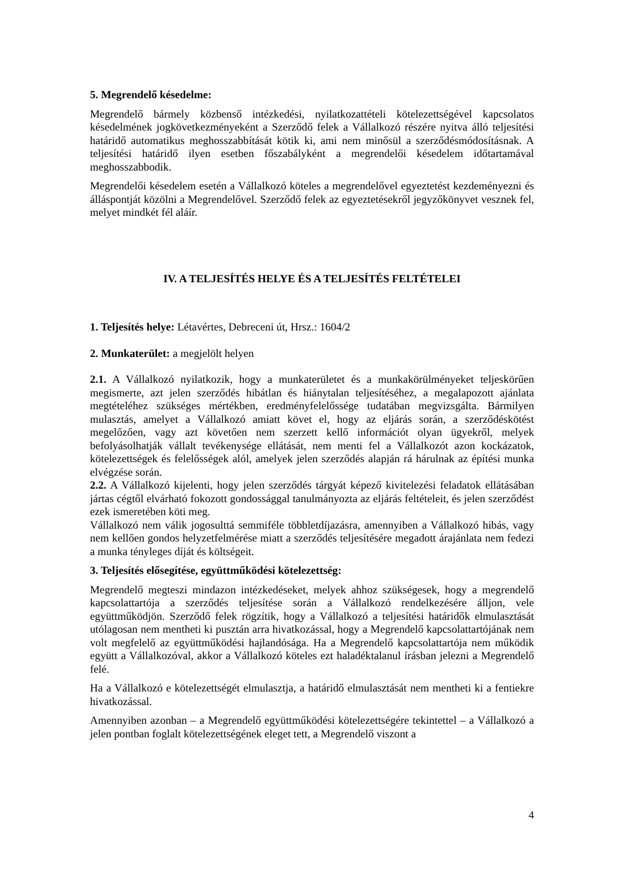5. Megrendelő késedelme:
Megrendelő bármely közbenső intézkedési, nyilatkozattételi kötelezettségével kapcsolatos késedelmének jogkövetkezményeként a Szerződő felek a Vállalkozó részére nyitva álló teljesítési határidő automatikus meghosszabbítását kötik ki, ami nem minősül a szerződésmódosításnak. A teljesítési határidő ilyen esetben főszabályként a megrendelői késedelem időtartamával meghosszabbodik.
Megrendelői késedelem esetén a Vállalkozó köteles a megrendelővel egyeztetést kezdeményezni és álláspontját közölni a Megrendelővel. Szerződő felek az egyeztetésekről jegyzőkönyvet vesznek fel, melyet mindkét fél aláír.
IV. A TELJESÍTÉS HELYE ÉS A TELJESÍTÉS FELTÉTELEI
1. Teljesítés helye: Létavértes, Debreceni út, Hrsz.: 1604/2
2. Munkaterület: a megjelölt helyen
2.1. A Vállalkozó nyilatkozik, hogy a munkaterületet és a munkakörülményeket teljeskörűen megismerte, azt jelen szerződés hibátlan és hiánytalan teljesítéséhez, a megalapozott ajánlata megtételéhez szükséges mértékben, eredményfelelőssége tudatában megvizsgálta. Bármilyen mulasztás, amelyet a Vállalkozó amiatt követ el, hogy az eljárás során, a szerződéskötést megelőzően, vagy azt követően nem szerzett kellő információt olyan ügyekről, melyek befolyásolhatják vállalt tevékenysége ellátását, nem menti fel a Vállalkozót azon kockázatok, kötelezettségek és felelősségek alól, amelyek jelen szerződés alapján rá hárulnak az építési munka elvégzése során.
2.2. A Vállalkozó kijelenti, hogy jelen szerződés tárgyát képező kivitelezési feladatok ellátásában jártas cégtől elvárható fokozott gondossággal tanulmányozta az eljárás feltételeit, és jelen szerződést ezek ismeretében köti meg.
Vállalkozó nem válik jogosulttá semmiféle többletdíjazásra, amennyiben a Vállalkozó hibás, vagy nem kellően gondos helyzetfelmérése miatt a szerződés teljesítésére megadott árajánlata nem fedezi a munka tényleges díját és költségeit.
3. Teljesítés elősegítése, együttműködési kötelezettség:
Megrendelő megteszi mindazon intézkedéseket, melyek ahhoz szükségesek, hogy a megrendelő kapcsolattartója a szerződés teljesítése során a Vállalkozó rendelkezésére álljon, vele együttműködjön. Szerződő felek rögzítik, hogy a Vállalkozó a teljesítési határidők elmulasztását utólagosan nem mentheti ki pusztán arra hivatkozással, hogy a Megrendelő kapcsolattartójának nem volt megfelelő az együttműködési hajlandósága. Ha a Megrendelő kapcsolattartója nem működik együtt a Vállalkozóval, akkor a Vállalkozó köteles ezt haladéktalanul írásban jelezni a Megrendelő felé.
Ha a Vállalkozó e kötelezettségét elmulasztja, a határidő elmulasztását nem mentheti ki a fentiekre hivatkozással.
Amennyiben azonban – a Megrendelő együttműködési kötelezettségére tekintettel – a Vállalkozó a jelen pontban foglalt kötelezettségének eleget tett, a Megrendelő viszont a
4